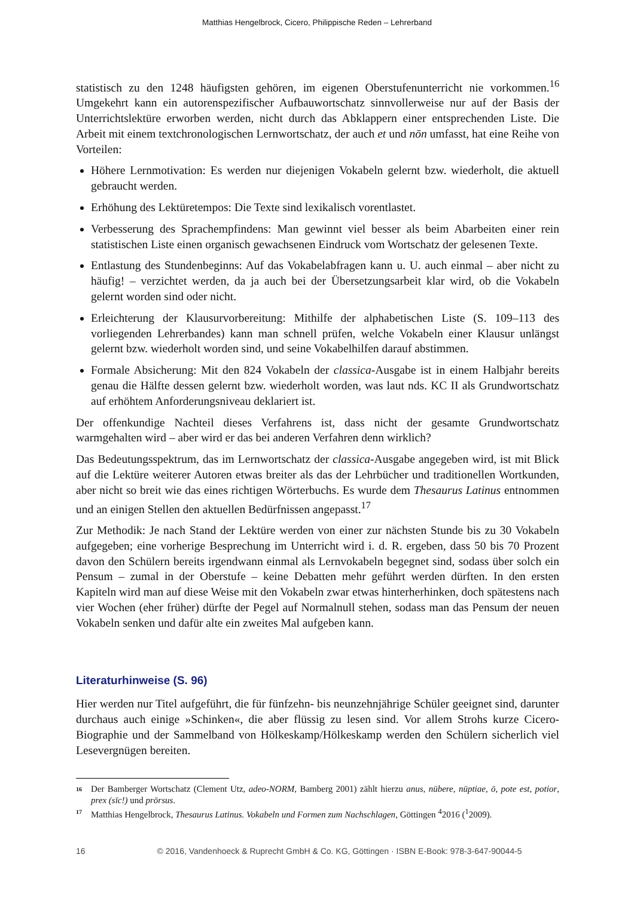Matthias Hengelbrock, Cicero, Philippische Reden – Lehrerband
statistisch zu den 1248 häufigsten gehören, im eigenen Oberstufenunterricht nie vorkommen.<sup>16</sup> Umgekehrt kann ein autorenspezifischer Aufbauwortschatz sinnvollerweise nur auf der Basis der Unterrichtslektüre erworben werden, nicht durch das Abklappern einer entsprechenden Liste. Die Arbeit mit einem textchronologischen Lernwortschatz, der auch et und nōn umfasst, hat eine Reihe von Vorteilen:
Höhere Lernmotivation: Es werden nur diejenigen Vokabeln gelernt bzw. wiederholt, die aktuell gebraucht werden.
Erhöhung des Lektüretempos: Die Texte sind lexikalisch vorentlastet.
Verbesserung des Sprachempfindens: Man gewinnt viel besser als beim Abarbeiten einer rein statistischen Liste einen organisch gewachsenen Eindruck vom Wortschatz der gelesenen Texte.
Entlastung des Stundenbeginns: Auf das Vokabelabfragen kann u. U. auch einmal – aber nicht zu häufig! – verzichtet werden, da ja auch bei der Übersetzungsarbeit klar wird, ob die Vokabeln gelernt worden sind oder nicht.
Erleichterung der Klausurvorbereitung: Mithilfe der alphabetischen Liste (S. 109–113 des vorliegenden Lehrerbandes) kann man schnell prüfen, welche Vokabeln einer Klausur unlängst gelernt bzw. wiederholt worden sind, und seine Vokabelhilfen darauf abstimmen.
Formale Absicherung: Mit den 824 Vokabeln der classica-Ausgabe ist in einem Halbjahr bereits genau die Hälfte dessen gelernt bzw. wiederholt worden, was laut nds. KC II als Grundwortschatz auf erhöhtem Anforderungsniveau deklariert ist.
Der offenkundige Nachteil dieses Verfahrens ist, dass nicht der gesamte Grundwortschatz warmgehalten wird – aber wird er das bei anderen Verfahren denn wirklich?
Das Bedeutungsspektrum, das im Lernwortschatz der classica-Ausgabe angegeben wird, ist mit Blick auf die Lektüre weiterer Autoren etwas breiter als das der Lehrbücher und traditionellen Wortkunden, aber nicht so breit wie das eines richtigen Wörterbuchs. Es wurde dem Thesaurus Latinus entnommen und an einigen Stellen den aktuellen Bedürfnissen angepasst.<sup>17</sup>
Zur Methodik: Je nach Stand der Lektüre werden von einer zur nächsten Stunde bis zu 30 Vokabeln aufgegeben; eine vorherige Besprechung im Unterricht wird i. d. R. ergeben, dass 50 bis 70 Prozent davon den Schülern bereits irgendwann einmal als Lernvokabeln begegnet sind, sodass über solch ein Pensum – zumal in der Oberstufe – keine Debatten mehr geführt werden dürften. In den ersten Kapiteln wird man auf diese Weise mit den Vokabeln zwar etwas hinterherhinken, doch spätestens nach vier Wochen (eher früher) dürfte der Pegel auf Normalnull stehen, sodass man das Pensum der neuen Vokabeln senken und dafür alte ein zweites Mal aufgeben kann.
Literaturhinweise (S. 96)
Hier werden nur Titel aufgeführt, die für fünfzehn- bis neunzehnjährige Schüler geeignet sind, darunter durchaus auch einige »Schinken«, die aber flüssig zu lesen sind. Vor allem Strohs kurze Cicero-Biographie und der Sammelband von Hölkeskamp/Hölkeskamp werden den Schülern sicherlich viel Lesevergnügen bereiten.
16 Der Bamberger Wortschatz (Clement Utz, adeo-NORM, Bamberg 2001) zählt hierzu anus, nūbere, nūptiae, ō, pote est, potior, prex (sīc!) und prōrsus.
17 Matthias Hengelbrock, Thesaurus Latinus. Vokabeln und Formen zum Nachschlagen, Göttingen <sup>4</sup>2016 (<sup>1</sup>2009).
16 © 2016, Vandenhoeck & Ruprecht GmbH & Co. KG, Göttingen · ISBN E-Book: 978-3-647-90044-5